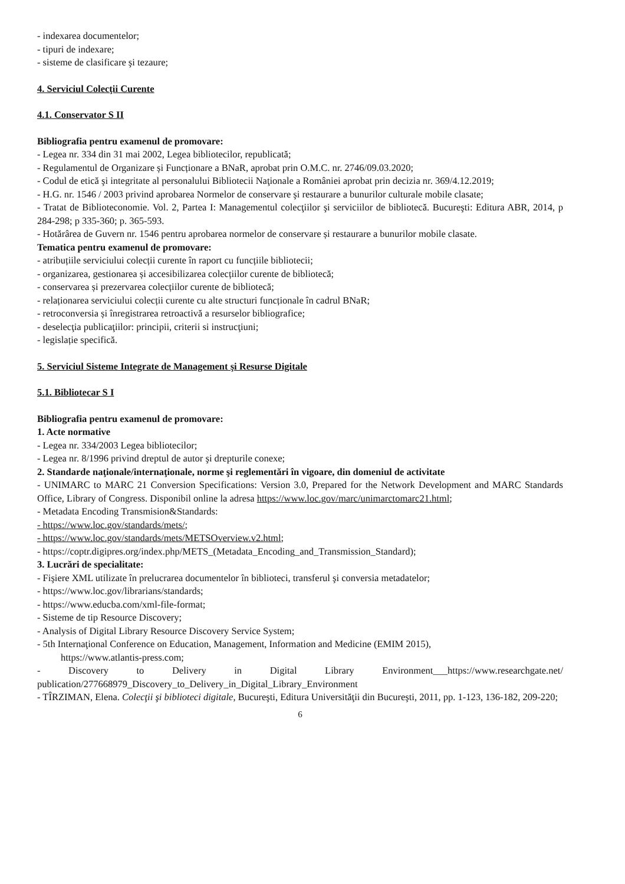- indexarea documentelor;
- tipuri de indexare;
- sisteme de clasificare şi tezaure;
4. Serviciul Colecţii Curente
4.1. Conservator S II
Bibliografia pentru examenul de promovare:
- Legea nr. 334 din 31 mai 2002, Legea bibliotecilor, republicată;
- Regulamentul de Organizare și Funcționare a BNaR, aprobat prin O.M.C. nr. 2746/09.03.2020;
- Codul de etică şi integritate al personalului Bibliotecii Naţionale a României aprobat prin decizia nr. 369/4.12.2019;
- H.G. nr. 1546 / 2003 privind aprobarea Normelor de conservare şi restaurare a bunurilor culturale mobile clasate;
- Tratat de Biblioteconomie. Vol. 2, Partea I: Managementul colecţiilor şi serviciilor de bibliotecă. Bucureşti: Editura ABR, 2014, p 284-298; p 335-360; p. 365-593.
- Hotărârea de Guvern nr. 1546 pentru aprobarea normelor de conservare și restaurare a bunurilor mobile clasate.
Tematica pentru examenul de promovare:
- atribuțiile serviciului colecții curente în raport cu funcțiile bibliotecii;
- organizarea, gestionarea și accesibilizarea colecțiilor curente de bibliotecă;
- conservarea și prezervarea colecțiilor curente de bibliotecă;
- relaționarea serviciului colecții curente cu alte structuri funcționale în cadrul BNaR;
- retroconversia și înregistrarea retroactivă a resurselor bibliografice;
- deselecţia publicaţiilor: principii, criterii si instrucţiuni;
- legislație specifică.
5. Serviciul Sisteme Integrate de Management şi Resurse Digitale
5.1. Bibliotecar S I
Bibliografia pentru examenul de promovare:
1. Acte normative
- Legea nr. 334/2003 Legea bibliotecilor;
- Legea nr. 8/1996 privind dreptul de autor şi drepturile conexe;
2. Standarde naţionale/internaţionale, norme şi reglementări în vigoare, din domeniul de activitate
- UNIMARC to MARC 21 Conversion Specifications: Version 3.0, Prepared for the Network Development and MARC Standards Office, Library of Congress. Disponibil online la adresa https://www.loc.gov/marc/unimarctomarc21.html;
- Metadata Encoding Transmision&Standards:
- https://www.loc.gov/standards/mets/;
- https://www.loc.gov/standards/mets/METSOverview.v2.html;
- https://coptr.digipres.org/index.php/METS_(Metadata_Encoding_and_Transmission_Standard);
3. Lucrări de specialitate:
- Fişiere XML utilizate în prelucrarea documentelor în biblioteci, transferul şi conversia metadatelor;
- https://www.loc.gov/librarians/standards;
- https://www.educba.com/xml-file-format;
- Sisteme de tip Resource Discovery;
- Analysis of Digital Library Resource Discovery Service System;
- 5th Internaţional Conference on Education, Management, Information and Medicine (EMIM 2015),
https://www.atlantis-press.com;
- Discovery to Delivery in Digital Library Environment___https://www.researchgate.net/ publication/277668979_Discovery_to_Delivery_in_Digital_Library_Environment
- TÎRZIMAN, Elena. Colecţii şi biblioteci digitale, Bucureşti, Editura Universităţii din Bucureşti, 2011, pp. 1-123, 136-182, 209-220;
6